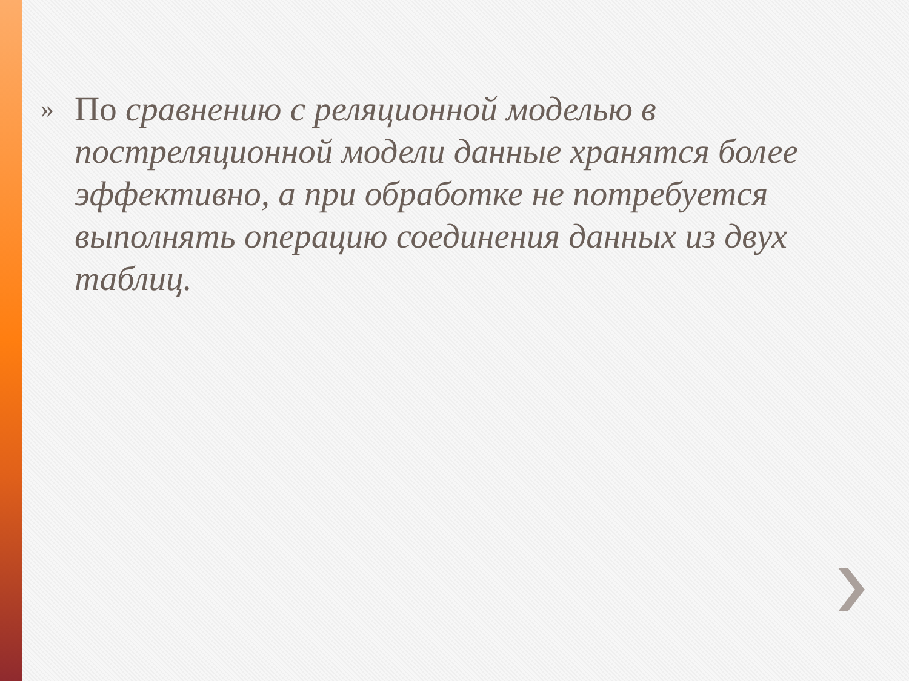»
По сравнению с реляционной моделью в постреляционной модели данные хранятся более эффективно, а при обработке не потребуется выполнять операцию соединения данных из двух таблиц.